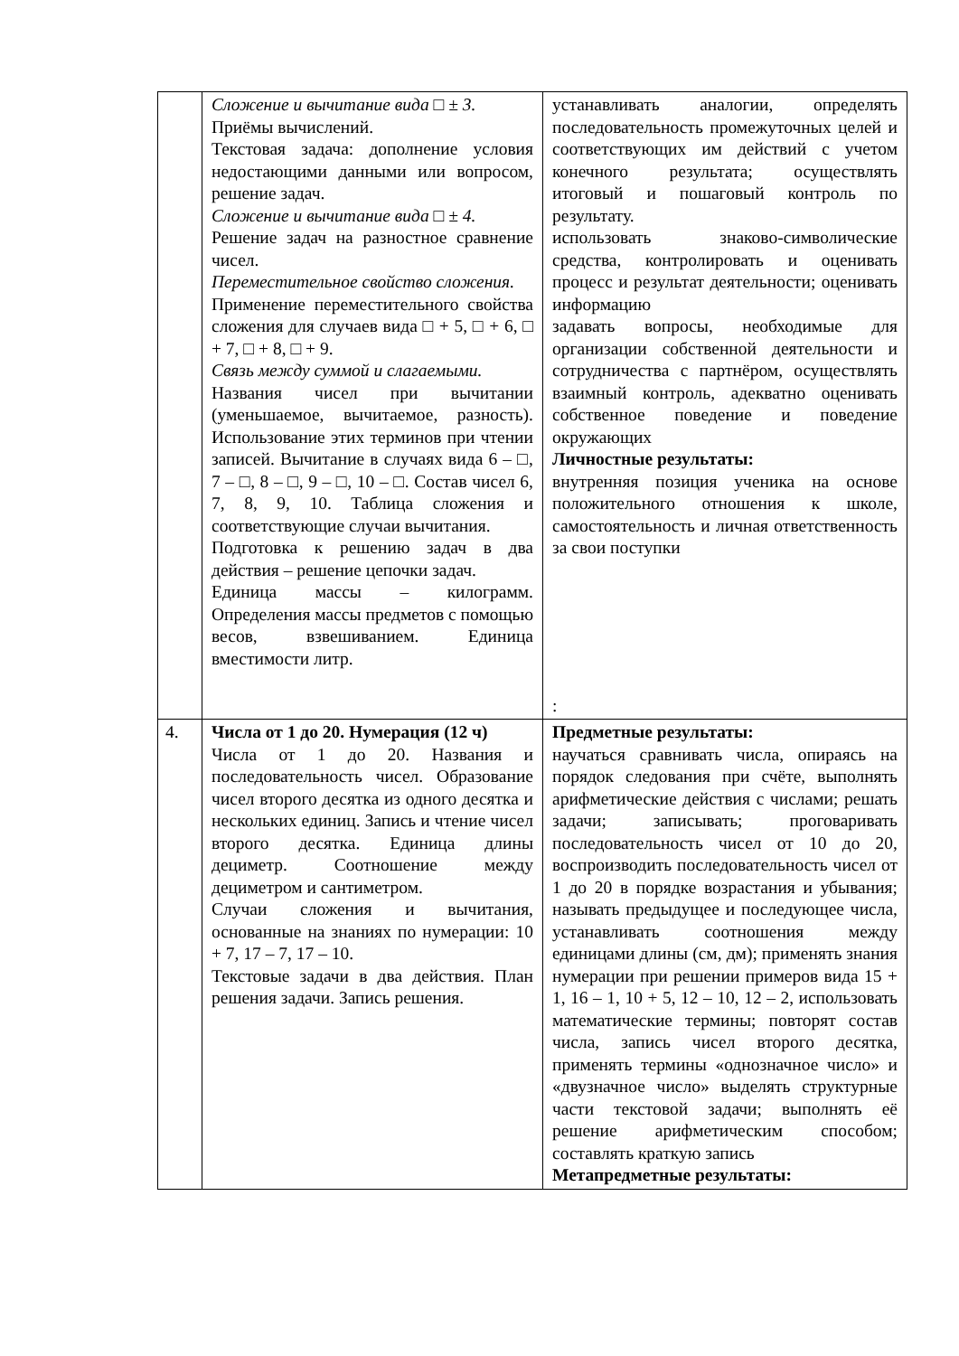| | Сложение и вычитание вида □ ± 3. Приёмы вычислений. Текстовая задача: дополнение условия недостающими данными или вопросом, решение задач. Сложение и вычитание вида □ ± 4. Решение задач на разностное сравнение чисел. Переместительное свойство сложения. Применение переместительного свойства сложения для случаев вида □ + 5, □ + 6, □ + 7, □ + 8, □ + 9. Связь между суммой и слагаемыми. Названия чисел при вычитании (уменьшаемое, вычитаемое, разность). Использование этих терминов при чтении записей. Вычитание в случаях вида 6 – □, 7 – □, 8 – □, 9 – □, 10 – □. Состав чисел 6, 7, 8, 9, 10. Таблица сложения и соответствующие случаи вычитания. Подготовка к решению задач в два действия – решение цепочки задач. Единица массы – килограмм. Определения массы предметов с помощью весов, взвешиванием. Единица вместимости литр. | устанавливать аналогии, определять последовательность промежуточных целей и соответствующих им действий с учетом конечного результата; осуществлять итоговый и пошаговый контроль по результату. использовать знаково-символические средства, контролировать и оценивать процесс и результат деятельности; оценивать информацию задавать вопросы, необходимые для организации собственной деятельности и сотрудничества с партнёром, осуществлять взаимный контроль, адекватно оценивать собственное поведение и поведение окружающих Личностные результаты: внутренняя позиция ученика на основе положительного отношения к школе, самостоятельность и личная ответственность за свои поступки : |
| 4. | Числа от 1 до 20. Нумерация (12 ч) Числа от 1 до 20. Названия и последовательность чисел. Образование чисел второго десятка из одного десятка и нескольких единиц. Запись и чтение чисел второго десятка. Единица длины дециметр. Соотношение между дециметром и сантиметром. Случаи сложения и вычитания, основанные на знаниях по нумерации: 10 + 7, 17 – 7, 17 – 10. Текстовые задачи в два действия. План решения задачи. Запись решения. | Предметные результаты: научаться сравнивать числа, опираясь на порядок следования при счёте, выполнять арифметические действия с числами; решать задачи; записывать; проговаривать последовательность чисел от 10 до 20, воспроизводить последовательность чисел от 1 до 20 в порядке возрастания и убывания; называть предыдущее и последующее числа, устанавливать соотношения между единицами длины (см, дм); применять знания нумерации при решении примеров вида 15 + 1, 16 – 1, 10 + 5, 12 – 10, 12 – 2, использовать математические термины; повторят состав числа, запись чисел второго десятка, применять термины «однозначное число» и «двузначное число» выделять структурные части текстовой задачи; выполнять её решение арифметическим способом; составлять краткую запись Метапредметные результаты: |